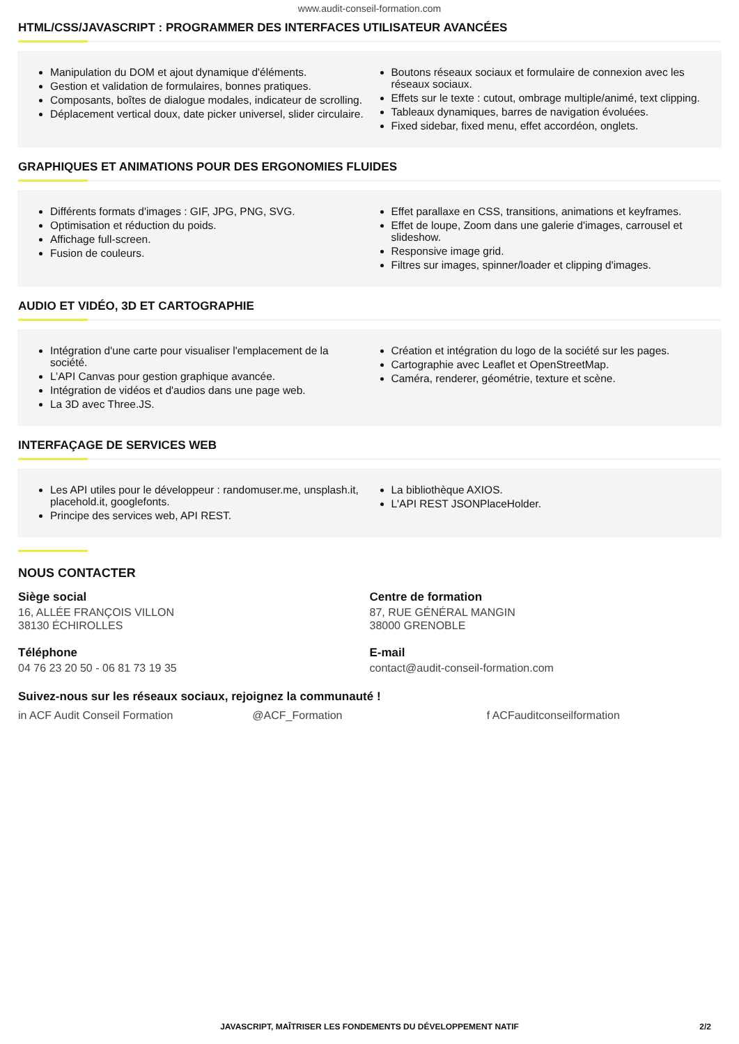www.audit-conseil-formation.com
HTML/CSS/JAVASCRIPT : PROGRAMMER DES INTERFACES UTILISATEUR AVANCÉES
Manipulation du DOM et ajout dynamique d'éléments.
Gestion et validation de formulaires, bonnes pratiques.
Composants, boîtes de dialogue modales, indicateur de scrolling.
Déplacement vertical doux, date picker universel, slider circulaire.
Boutons réseaux sociaux et formulaire de connexion avec les réseaux sociaux.
Effets sur le texte : cutout, ombrage multiple/animé, text clipping.
Tableaux dynamiques, barres de navigation évoluées.
Fixed sidebar, fixed menu, effet accordéon, onglets.
GRAPHIQUES ET ANIMATIONS POUR DES ERGONOMIES FLUIDES
Différents formats d'images : GIF, JPG, PNG, SVG.
Optimisation et réduction du poids.
Affichage full-screen.
Fusion de couleurs.
Effet parallaxe en CSS, transitions, animations et keyframes.
Effet de loupe, Zoom dans une galerie d'images, carrousel et slideshow.
Responsive image grid.
Filtres sur images, spinner/loader et clipping d'images.
AUDIO ET VIDÉO, 3D ET CARTOGRAPHIE
Intégration d'une carte pour visualiser l'emplacement de la société.
L’API Canvas pour gestion graphique avancée.
Intégration de vidéos et d'audios dans une page web.
La 3D avec Three.JS.
Création et intégration du logo de la société sur les pages.
Cartographie avec Leaflet et OpenStreetMap.
Caméra, renderer, géométrie, texture et scène.
INTERFAÇAGE DE SERVICES WEB
Les API utiles pour le développeur : randomuser.me, unsplash.it, placehold.it, googlefonts.
Principe des services web, API REST.
La bibliothèque AXIOS.
L'API REST JSONPlaceHolder.
NOUS CONTACTER
Siège social
16, ALLÉE FRANÇOIS VILLON
38130 ÉCHIROLLES
Téléphone
04 76 23 20 50 - 06 81 73 19 35
Centre de formation
87, RUE GÉNÉRAL MANGIN
38000 GRENOBLE
E-mail
contact@audit-conseil-formation.com
Suivez-nous sur les réseaux sociaux, rejoignez la communauté !
in ACF Audit Conseil Formation @ACF_Formation f ACFauditconseilformation
JAVASCRIPT, MAÎTRISER LES FONDEMENTS DU DÉVELOPPEMENT NATIF 2/2